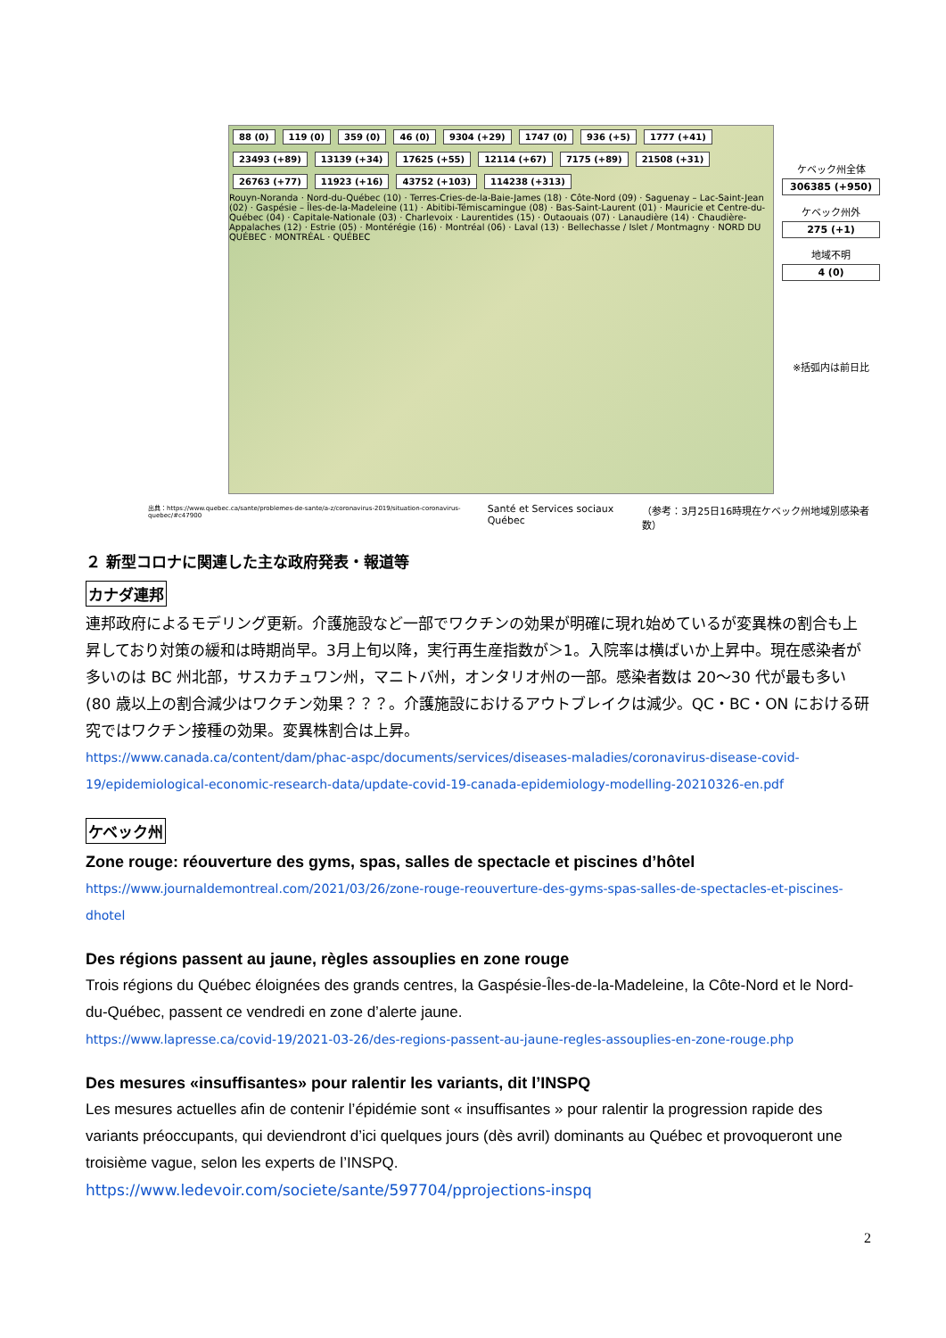88 (0) 119 (0) 359 (0) 46 (0) 9304 (+29) 1747 (0) 936 (+5) 1777 (+41) 23493 (+89) 13139 (+34) 17625 (+55) 12114 (+67) 7175 (+89) 21508 (+31) 26763 (+77) 11923 (+16) 43752 (+103) 114238 (+313)
Rouyn-Noranda · Nord-du-Québec (10) · Terres-Cries-de-la-Baie-James (18) · Côte-Nord (09) · Saguenay – Lac-Saint-Jean (02) · Gaspésie – Îles-de-la-Madeleine (11) · Abitibi-Témiscamingue (08) · Bas-Saint-Laurent (01) · Mauricie et Centre-du-Québec (04) · Capitale-Nationale (03) · Charlevoix · Laurentides (15) · Outaouais (07) · Lanaudière (14) · Chaudière-Appalaches (12) · Estrie (05) · Montérégie (16) · Montréal (06) · Laval (13) · Bellechasse / Islet / Montmagny · NORD DU QUÉBEC · MONTRÉAL · QUÉBEC
ケベック州全体
306385 (+950)
ケベック州外
275 (+1)
地域不明
4 (0)
※括弧内は前日比
出典：https://www.quebec.ca/sante/problemes-de-sante/a-z/coronavirus-2019/situation-coronavirus-quebec/#c47900 Santé et Services sociaux Québec （参考：3月25日16時現在ケベック州地域別感染者数）
２ 新型コロナに関連した主な政府発表・報道等
カナダ連邦
連邦政府によるモデリング更新。介護施設など一部でワクチンの効果が明確に現れ始めているが変異株の割合も上昇しており対策の緩和は時期尚早。3月上旬以降，実行再生産指数が＞1。入院率は横ばいか上昇中。現在感染者が多いのは BC 州北部，サスカチュワン州，マニトバ州，オンタリオ州の一部。感染者数は 20～30 代が最も多い(80 歳以上の割合減少はワクチン効果？？？。介護施設におけるアウトブレイクは減少。QC・BC・ON における研究ではワクチン接種の効果。変異株割合は上昇。
https://www.canada.ca/content/dam/phac-aspc/documents/services/diseases-maladies/coronavirus-disease-covid-19/epidemiological-economic-research-data/update-covid-19-canada-epidemiology-modelling-20210326-en.pdf
ケベック州
Zone rouge: réouverture des gyms, spas, salles de spectacle et piscines d’hôtel
https://www.journaldemontreal.com/2021/03/26/zone-rouge-reouverture-des-gyms-spas-salles-de-spectacles-et-piscines-dhotel
Des régions passent au jaune, règles assouplies en zone rouge
Trois régions du Québec éloignées des grands centres, la Gaspésie-Îles-de-la-Madeleine, la Côte-Nord et le Nord-du-Québec, passent ce vendredi en zone d’alerte jaune.
https://www.lapresse.ca/covid-19/2021-03-26/des-regions-passent-au-jaune-regles-assouplies-en-zone-rouge.php
Des mesures «insuffisantes» pour ralentir les variants, dit l’INSPQ
Les mesures actuelles afin de contenir l’épidémie sont « insuffisantes » pour ralentir la progression rapide des variants préoccupants, qui deviendront d’ici quelques jours (dès avril) dominants au Québec et provoqueront une troisième vague, selon les experts de l’INSPQ.
https://www.ledevoir.com/societe/sante/597704/pprojections-inspq
2